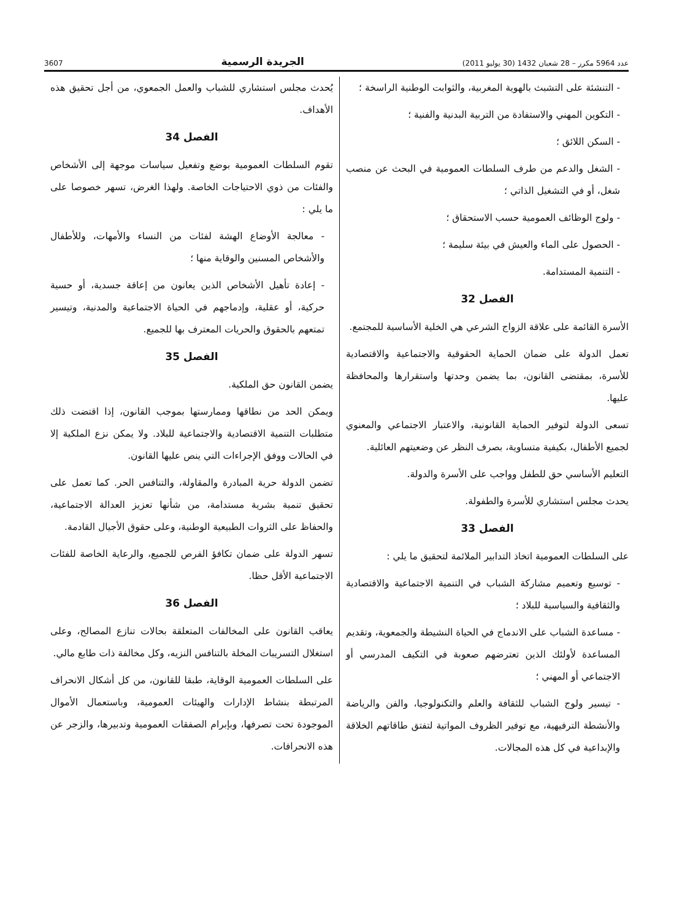عدد 5964 مكرر – 28 شعبان 1432 (30 يوليو 2011) الجريدة الرسمية 3607
- التنشئة على التشبث بالهوية المغربية، والثوابت الوطنية الراسخة ؛
- التكوين المهني والاستفادة من التربية البدنية والفنية ؛
- السكن اللائق ؛
- الشغل والدعم من طرف السلطات العمومية في البحث عن منصب شغل، أو في التشغيل الذاتي ؛
- ولوج الوظائف العمومية حسب الاستحقاق ؛
- الحصول على الماء والعيش في بيئة سليمة ؛
- التنمية المستدامة.
الفصل 32
الأسرة القائمة على علاقة الزواج الشرعي هي الخلية الأساسية للمجتمع.
تعمل الدولة على ضمان الحماية الحقوقية والاجتماعية والاقتصادية للأسرة، بمقتضى القانون، بما يضمن وحدتها واستقرارها والمحافظة عليها.
تسعى الدولة لتوفير الحماية القانونية، والاعتبار الاجتماعي والمعنوي لجميع الأطفال، بكيفية متساوية، بصرف النظر عن وضعيتهم العائلية.
التعليم الأساسي حق للطفل وواجب على الأسرة والدولة.
يحدث مجلس استشاري للأسرة والطفولة.
الفصل 33
على السلطات العمومية اتخاذ التدابير الملائمة لتحقيق ما يلي :
- توسيع وتعميم مشاركة الشباب في التنمية الاجتماعية والاقتصادية والثقافية والسياسية للبلاد ؛
- مساعدة الشباب على الاندماج في الحياة النشيطة والجمعوية، وتقديم المساعدة لأولئك الذين تعترضهم صعوبة في التكيف المدرسي أو الاجتماعي أو المهني ؛
- تيسير ولوج الشباب للثقافة والعلم والتكنولوجيا، والفن والرياضة والأنشطة الترفيهية، مع توفير الظروف المواتية لتفتق طاقاتهم الخلاقة والإبداعية في كل هذه المجالات.
يُحدث مجلس استشاري للشباب والعمل الجمعوي، من أجل تحقيق هذه الأهداف.
الفصل 34
تقوم السلطات العمومية بوضع وتفعيل سياسات موجهة إلى الأشخاص والفئات من ذوي الاحتياجات الخاصة. ولهذا الغرض، تسهر خصوصا على ما يلي :
- معالجة الأوضاع الهشة لفئات من النساء والأمهات، وللأطفال والأشخاص المسنين والوقاية منها ؛
- إعادة تأهيل الأشخاص الذين يعانون من إعاقة جسدية، أو حسية حركية، أو عقلية، وإدماجهم في الحياة الاجتماعية والمدنية، وتيسير تمتعهم بالحقوق والحريات المعترف بها للجميع.
الفصل 35
يضمن القانون حق الملكية.
ويمكن الحد من نطاقها وممارستها بموجب القانون، إذا اقتضت ذلك متطلبات التنمية الاقتصادية والاجتماعية للبلاد. ولا يمكن نزع الملكية إلا في الحالات ووفق الإجراءات التي ينص عليها القانون.
تضمن الدولة حرية المبادرة والمقاولة، والتنافس الحر. كما تعمل على تحقيق تنمية بشرية مستدامة، من شأنها تعزيز العدالة الاجتماعية، والحفاظ على الثروات الطبيعية الوطنية، وعلى حقوق الأجيال القادمة.
تسهر الدولة على ضمان تكافؤ الفرص للجميع، والرعاية الخاصة للفئات الاجتماعية الأقل حظا.
الفصل 36
يعاقب القانون على المخالفات المتعلقة بحالات تنازع المصالح، وعلى استغلال التسريبات المخلة بالتنافس النزيه، وكل مخالفة ذات طابع مالي.
على السلطات العمومية الوقاية، طبقا للقانون، من كل أشكال الانحراف المرتبطة بنشاط الإدارات والهيئات العمومية، وباستعمال الأموال الموجودة تحت تصرفها، وبإبرام الصفقات العمومية وتدبيرها، والزجر عن هذه الانحرافات.